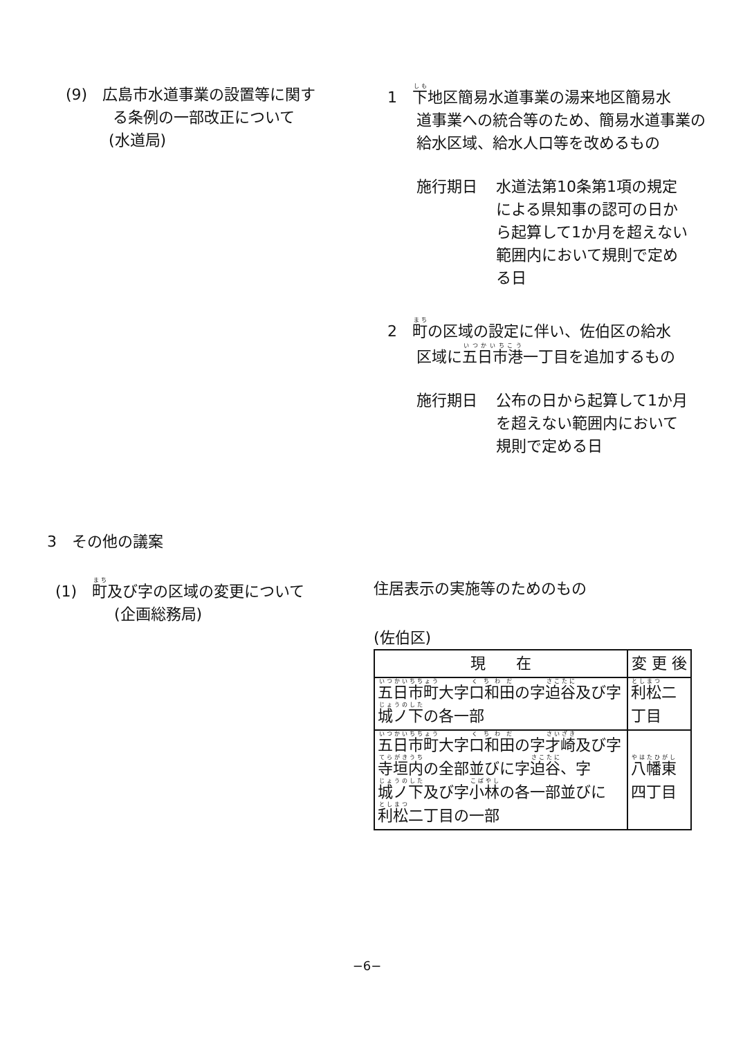(9)　広島市水道事業の設置等に関す
る条例の一部改正について
(水道局)
1　下地区簡易水道事業の湯来地区簡易水
道事業への統合等のため、簡易水道事業の給水区域、給水人口等を改めるもの
施行期日 水道法第10条第1項の規定による県知事の認可の日から起算して1か月を超えない範囲内において規則で定める日
2　町の区域の設定に伴い、佐伯区の給水
区域に五日市港一丁目を追加するもの
施行期日 公布の日から起算して1か月を超えない範囲内において規則で定める日
3　その他の議案
(1)　町及び字の区域の変更について
(企画総務局)
住居表示の実施等のためのもの
(佐伯区)
| 現 在 | 変 更 後 |
| --- | --- |
| 五日市町 大字 口和田 の字 迫谷 及び字 城ノ下 の各一部 | 利松 二丁目 |
| 五日市町 大字 口和田 の字 才崎 及び字 寺垣内 の全部並びに字 迫谷 、字 城ノ下 及び字 小林 の各一部並びに 利松 二丁目の一部 | 八幡東 四丁目 |
−6−